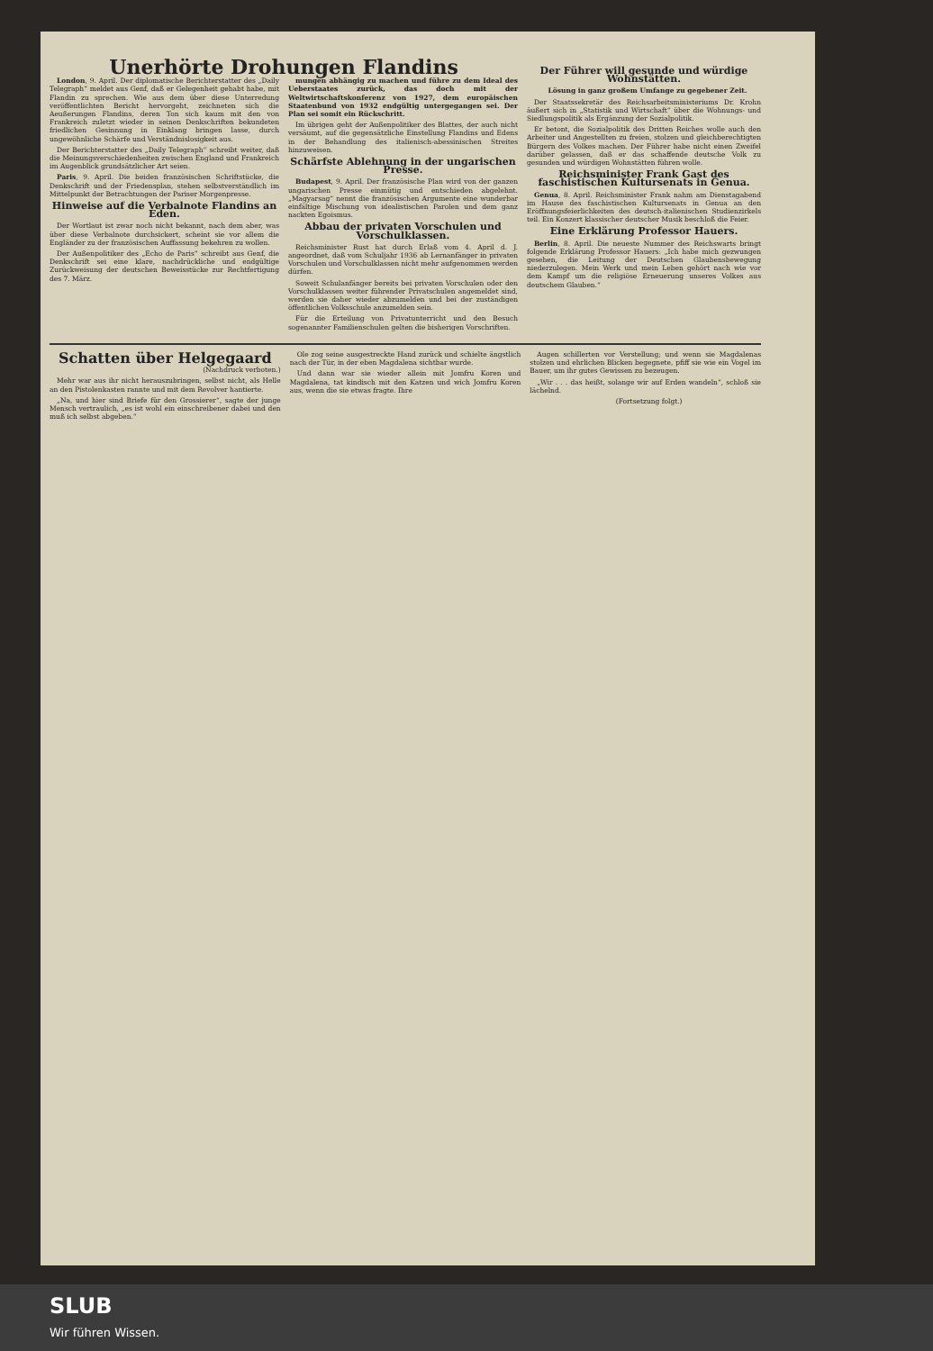Unerhörte Drohungen Flandins
London, 9. April. Der diplomatische Berichterstatter des „Daily Telegraph“ meldet aus Genf, daß er Gelegenheit gehabt habe, mit Flandin zu sprechen. Wie aus dem über diese Unterredung veröffentlichten Bericht hervorgeht, zeichneten sich die Aeußerungen Flandins, deren Ton sich kaum mit den von Frankreich zuletzt wieder in seinen Denkschriften bekundeten friedlichen Gesinnung in Einklang bringen lasse, durch ungewöhnliche Schärfe und Verständnislosigkeit aus.
Der Berichterstatter des „Daily Telegraph“ schreibt weiter, daß die Meinungsverschiedenheiten zwischen England und Frankreich im Augenblick grundsätzlicher Art seien.
Paris, 9. April. Die beiden französischen Schriftstücke, die Denkschrift und der Friedensplan, stehen selbstverständlich im Mittelpunkt der Betrachtungen der Pariser Morgenpresse.
Hinweise auf die Verbalnote Flandins an Eden.
Der Wortlaut ist zwar noch nicht bekannt, nach dem aber, was über diese Verbalnote durchsickert, scheint sie vor allem die Engländer zu der französischen Auffassung bekehren zu wollen.
Der Außenpolitiker des „Echo de Paris“ schreibt aus Genf, die Denkschrift sei eine klare, nachdrückliche und endgültige Zurückweisung der deutschen Beweisstücke zur Rechtfertigung des 7. März.
mungen abhängig zu machen und führe zu dem Ideal des Ueberstaates zurück, das doch mit der Weltwirtschaftskonferenz von 1927, dem europäischen Staatenbund von 1932 endgültig untergegangen sei. Der Plan sei somit ein Rückschritt.
Im übrigen geht der Außenpolitiker des Blattes, der auch nicht versäumt, auf die gegensätzliche Einstellung Flandins und Edens in der Behandlung des italienisch-abessinischen Streites hinzuweisen.
Schärfste Ablehnung in der ungarischen Presse.
Budapest, 9. April. Der französische Plan wird von der ganzen ungarischen Presse einmütig und entschieden abgelehnt. „Magyarsag“ nennt die französischen Argumente eine wunderbar einfältige Mischung von idealistischen Parolen und dem ganz nackten Egoismus.
Abbau der privaten Vorschulen und Vorschulklassen.
Reichsminister Rust hat durch Erlaß vom 4. April d. J. angeordnet, daß vom Schuljahr 1936 ab Lernanfänger in privaten Vorschulen und Vorschulklassen nicht mehr aufgenommen werden dürfen.
Soweit Schulanfänger bereits bei privaten Vorschulen oder den Vorschulklassen weiter führender Privatschulen angemeldet sind, werden sie daher wieder abzumelden und bei der zuständigen öffentlichen Volksschule anzumelden sein.
Für die Erteilung von Privatunterricht und den Besuch sogenannter Familienschulen gelten die bisherigen Vorschriften.
Der Führer will gesunde und würdige Wohnstätten.
Lösung in ganz großem Umfange zu gegebener Zeit.
Der Staatssekretär des Reichsarbeitsministeriums Dr. Krohn äußert sich in „Statistik und Wirtschaft“ über die Wohnungs- und Siedlungspolitik als Ergänzung der Sozialpolitik.
Er betont, die Sozialpolitik des Dritten Reiches wolle auch den Arbeiter und Angestellten zu freien, stolzen und gleichberechtigten Bürgern des Volkes machen. Der Führer habe nicht einen Zweifel darüber gelassen, daß er das schaffende deutsche Volk zu gesunden und würdigen Wohnstätten führen wolle.
Reichsminister Frank Gast des faschistischen Kultursenats in Genua.
Genua, 8. April. Reichsminister Frank nahm am Dienstagabend im Hause des faschistischen Kultursenats in Genua an den Eröffnungsfeierlichkeiten des deutsch-italienischen Studienzirkels teil. Ein Konzert klassischer deutscher Musik beschloß die Feier.
Eine Erklärung Professor Hauers.
Berlin, 8. April. Die neueste Nummer des Reichswarts bringt folgende Erklärung Professor Hauers: „Ich habe mich gezwungen gesehen, die Leitung der Deutschen Glaubensbewegung niederzulegen. Mein Werk und mein Leben gehört nach wie vor dem Kampf um die religiöse Erneuerung unseres Volkes aus deutschem Glauben.“
Schatten über Helgegaard
(Nachdruck verboten.)
Mehr war aus ihr nicht herauszubringen, selbst nicht, als Helle an den Pistolenkasten rannte und mit dem Revolver hantierte.
„Na, und hier sind Briefe für den Grossierer“, sagte der junge Mensch vertraulich, „es ist wohl ein einschreibener dabei und den muß ich selbst abgeben.“
Ole zog seine ausgestreckte Hand zurück und schielte ängstlich nach der Tür, in der eben Magdalena sichtbar wurde.
Und dann war sie wieder allein mit Jomfru Koren und Magdalena, tat kindisch mit den Katzen und wich Jomfru Koren aus, wenn die sie etwas fragte. Ihre
Augen schillerten vor Verstellung; und wenn sie Magdalenas stolzen und ehrlichen Blicken begegnete, pfiff sie wie ein Vogel im Bauer, um ihr gutes Gewissen zu bezeugen.
„Wir . . . das heißt, solange wir auf Erden wandeln“, schloß sie lächelnd.
(Fortsetzung folgt.)
SLUB
Wir führen Wissen.